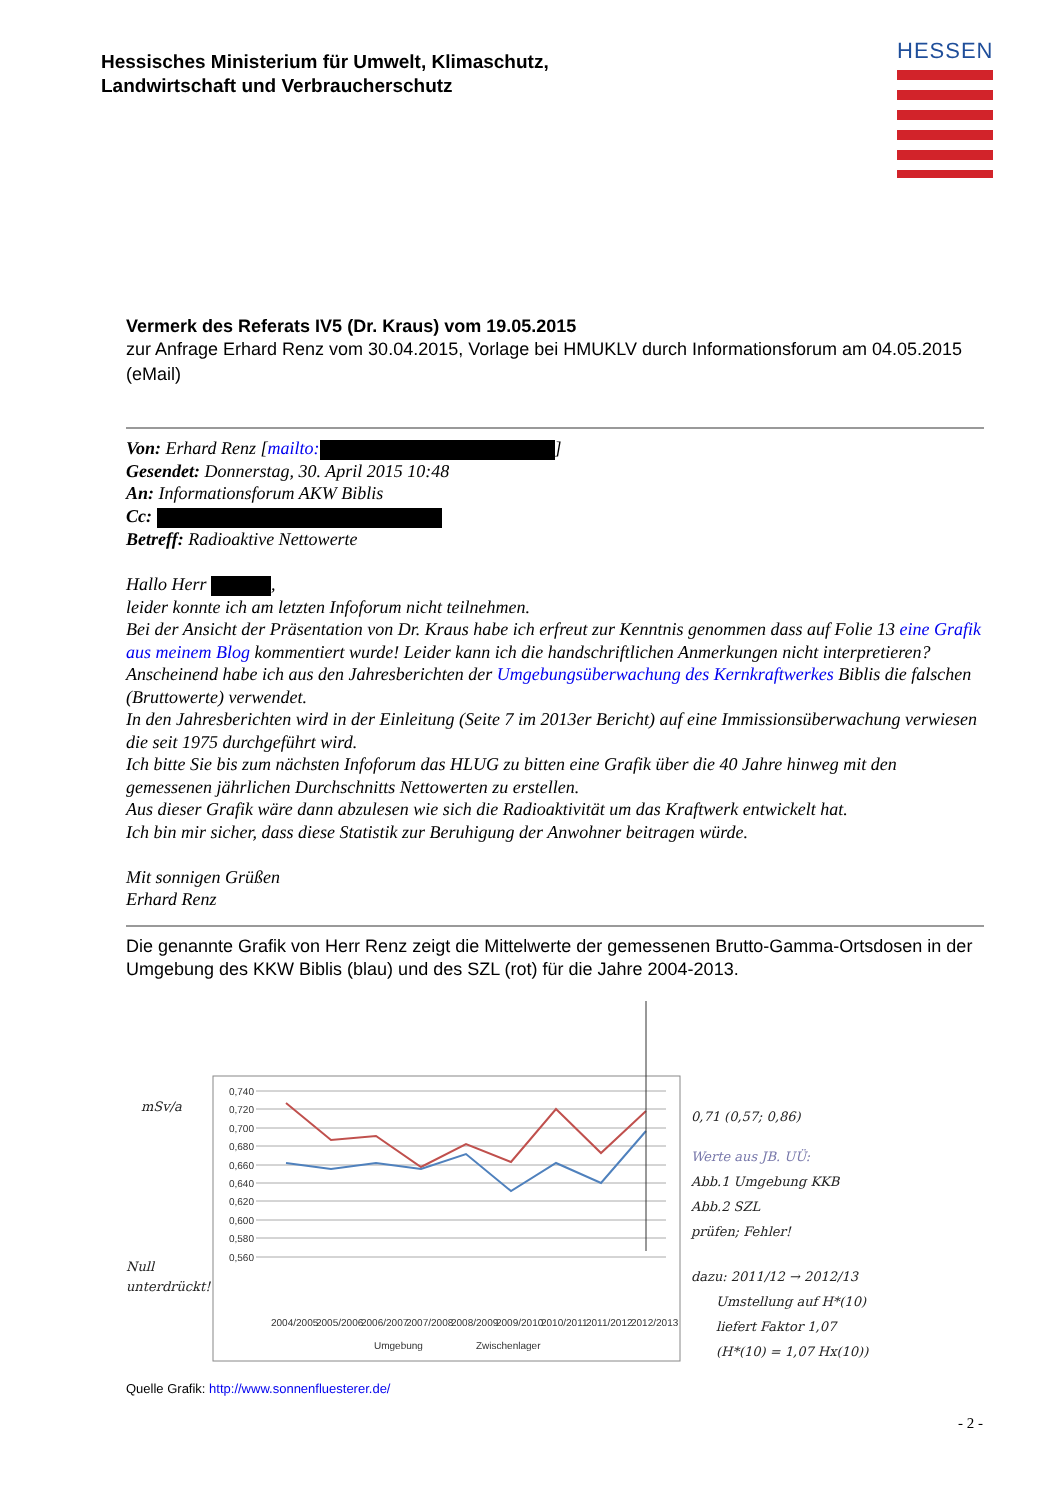Hessisches Ministerium für Umwelt, Klimaschutz,
Landwirtschaft und Verbraucherschutz
HESSEN
Vermerk des Referats IV5 (Dr. Kraus) vom 19.05.2015
zur Anfrage Erhard Renz vom 30.04.2015, Vorlage bei HMUKLV durch Informationsforum am 04.05.2015 (eMail)
Von: Erhard Renz [mailto: ]
Gesendet: Donnerstag, 30. April 2015 10:48
An: Informationsforum AKW Biblis
Cc:
Betreff: Radioaktive Nettowerte
Hallo Herr ,
leider konnte ich am letzten Infoforum nicht teilnehmen.
Bei der Ansicht der Präsentation von Dr. Kraus habe ich erfreut zur Kenntnis genommen dass auf Folie 13 eine Grafik aus meinem Blog kommentiert wurde! Leider kann ich die handschriftlichen Anmerkungen nicht interpretieren? Anscheinend habe ich aus den Jahresberichten der Umgebungsüberwachung des Kernkraftwerkes Biblis die falschen (Bruttowerte) verwendet.
In den Jahresberichten wird in der Einleitung (Seite 7 im 2013er Bericht) auf eine Immissionsüberwachung verwiesen die seit 1975 durchgeführt wird.
Ich bitte Sie bis zum nächsten Infoforum das HLUG zu bitten eine Grafik über die 40 Jahre hinweg mit den gemessenen jährlichen Durchschnitts Nettowerten zu erstellen.
Aus dieser Grafik wäre dann abzulesen wie sich die Radioaktivität um das Kraftwerk entwickelt hat.
Ich bin mir sicher, dass diese Statistik zur Beruhigung der Anwohner beitragen würde.
Mit sonnigen Grüßen
Erhard Renz
Die genannte Grafik von Herr Renz zeigt die Mittelwerte der gemessenen Brutto-Gamma-Ortsdosen in der Umgebung des KKW Biblis (blau) und des SZL (rot) für die Jahre 2004-2013.
0,740
0,720
0,700
0,680
0,660
0,640
0,620
0,600
0,580
0,560
2004/2005
2005/2006
2006/2007
2007/2008
2008/2009
2009/2010
2010/2011
2011/2012
2012/2013
Umgebung
Zwischenlager
mSv/a
Null
unterdrückt!
0,71 (0,57; 0,86)
Werte aus JB. UÜ:
Abb.1 Umgebung KKB
Abb.2 SZL
prüfen; Fehler!
dazu: 2011/12 → 2012/13
Umstellung auf H*(10)
liefert Faktor 1,07
(H*(10) = 1,07 Hx(10))
Quelle Grafik: http://www.sonnenfluesterer.de/
- 2 -